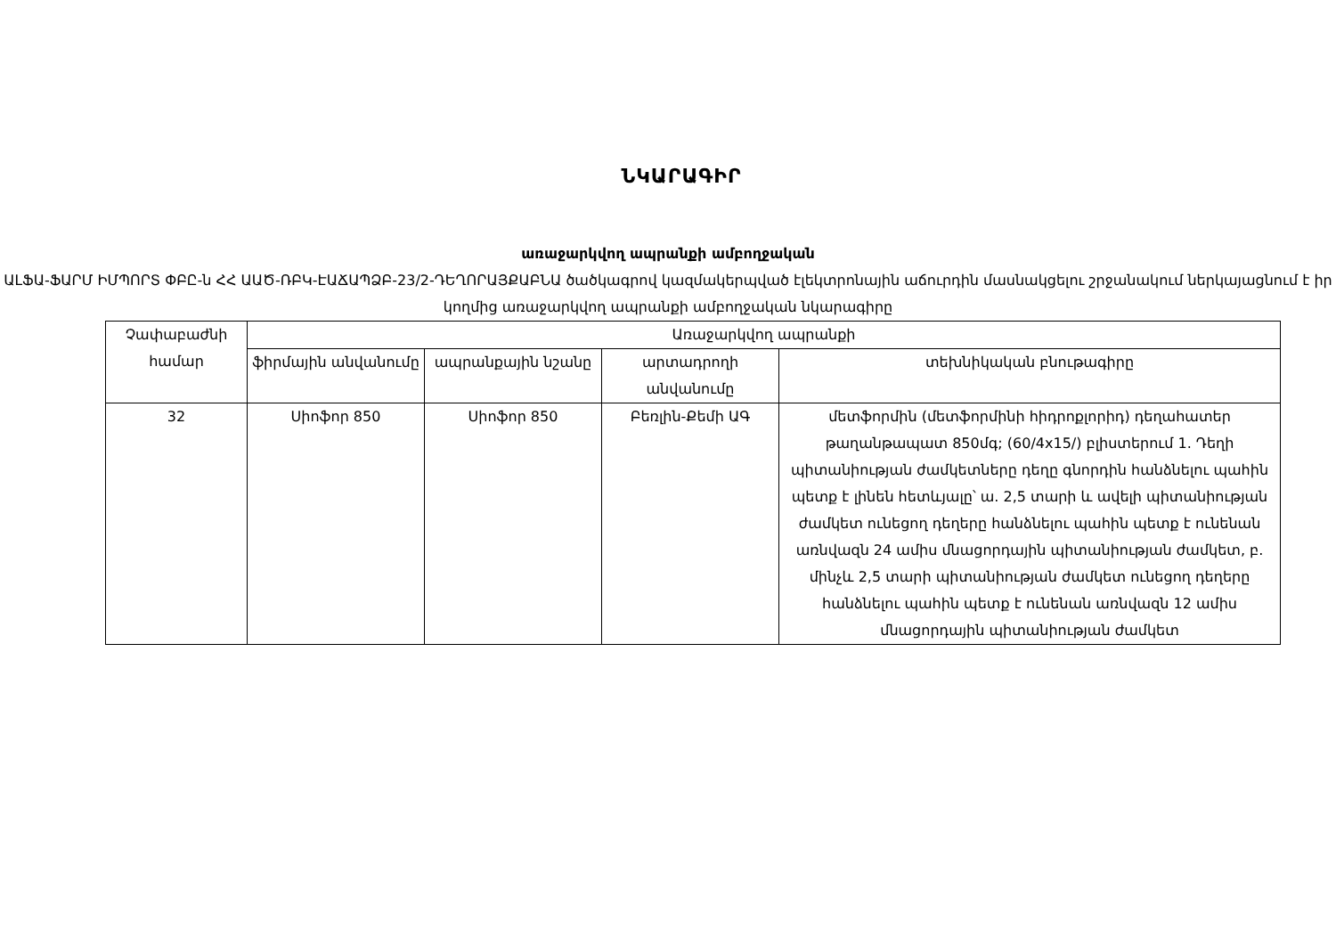ՆԿԱՐԱԳԻՐ
առաջարկվող ապրանքի ամբողջական
ԱԼՖԱ-ՖԱՐՄ ԻՄՊՈՐՏ ՓԲԸ-ն ՀՀ ԱԱԾ-ՌԲԿ-ԷԱՃԱՊՁԲ-23/2-ԴԵՂՈՐԱՅՔԱԲՆԱ ծածկագրով կազմակերպված էլեկտրոնային աճուրդին մասնակցելու շրջանակում ներկայացնում է իր կողմից առաջարկվող ապրանքի ամբողջական նկարագիրը
| Չափաբաժնի համար | Առաջարկվող ապրանքի | | | |
| --- | --- | --- | --- | --- |
| | ֆիրմային անվանումը | ապրանքային նշանը | արտադրողի անվանումը | տեխնիկական բնութագիրը |
| 32 | Սիոֆոր 850 | Սիոֆոր 850 | Բեռլին-Քեմի ԱԳ | մետֆորմին (մետֆորմինի հիդրոքլորիդ) դեղահատեր թաղանթապատ 850մգ; (60/4x15/) բլիստերում 1. Դեղի պիտանիության ժամկետները դեղը գնորդին հանձնելու պահին պետք է լինեն հետևյալը՝ ա. 2,5 տարի և ավելի պիտանիության ժամկետ ունեցող դեղերը հանձնելու պահին պետք է ունենան առնվազն 24 ամիս մնացորդային պիտանիության ժամկետ, բ. մինչև 2,5 տարի պիտանիության ժամկետ ունեցող դեղերը հանձնելու պահին պետք է ունենան առնվազն 12 ամիս մնացորդային պիտանիության ժամկետ |